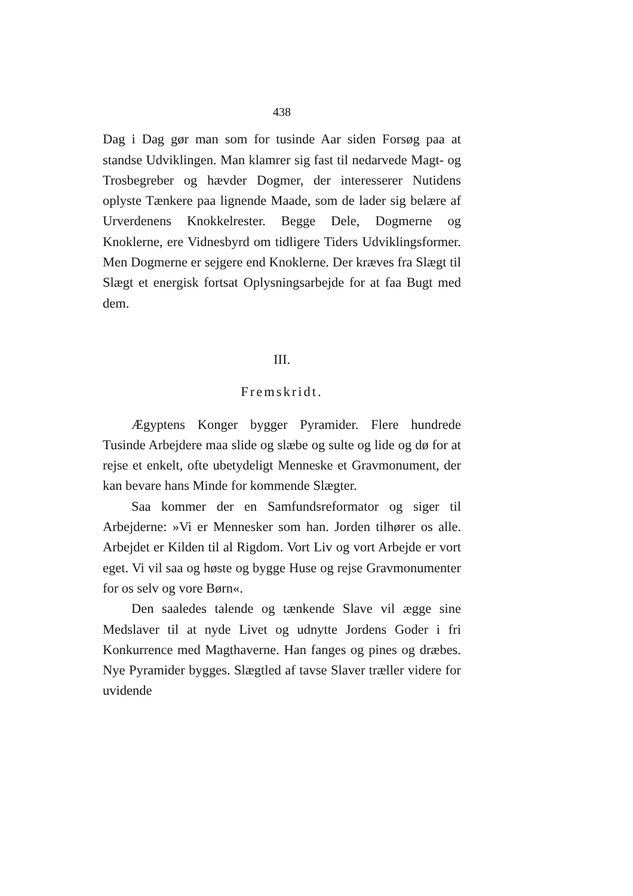438
Dag i Dag gør man som for tusinde Aar siden Forsøg paa at standse Udviklingen. Man klamrer sig fast til nedarvede Magt- og Trosbegreber og hævder Dogmer, der interesserer Nutidens oplyste Tænkere paa lignende Maade, som de lader sig belære af Urverdenens Knokkelrester. Begge Dele, Dogmerne og Knoklerne, ere Vidnesbyrd om tidligere Tiders Udviklingsformer. Men Dogmerne er sejgere end Knoklerne. Der kræves fra Slægt til Slægt et energisk fortsat Oplysningsarbejde for at faa Bugt med dem.
III.
Fremskridt.
Ægyptens Konger bygger Pyramider. Flere hundrede Tusinde Arbejdere maa slide og slæbe og sulte og lide og dø for at rejse et enkelt, ofte ubetydeligt Menneske et Gravmonument, der kan bevare hans Minde for kommende Slægter.
Saa kommer der en Samfundsreformator og siger til Arbejderne: »Vi er Mennesker som han. Jorden tilhører os alle. Arbejdet er Kilden til al Rigdom. Vort Liv og vort Arbejde er vort eget. Vi vil saa og høste og bygge Huse og rejse Gravmonumenter for os selv og vore Børn«.
Den saaledes talende og tænkende Slave vil ægge sine Medslaver til at nyde Livet og udnytte Jordens Goder i fri Konkurrence med Magthaverne. Han fanges og pines og dræbes. Nye Pyramider bygges. Slægtled af tavse Slaver træller videre for uvidende